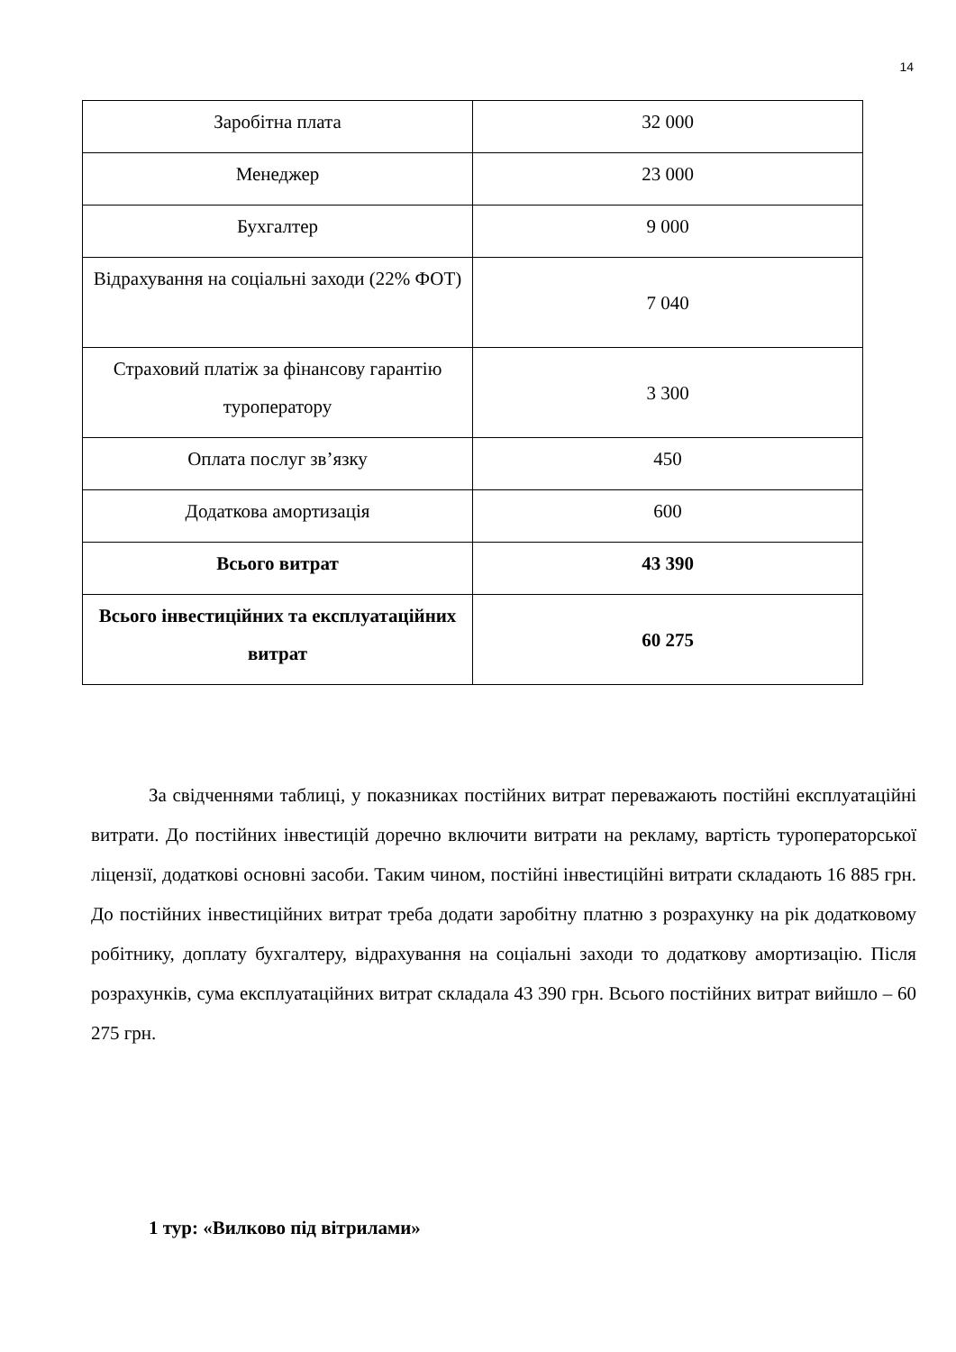14
| Заробітна плата | 32 000 |
| Менеджер | 23 000 |
| Бухгалтер | 9 000 |
| Відрахування на соціальні заходи (22% ФОТ) | 7 040 |
| Страховий платіж за фінансову гарантію туроператору | 3 300 |
| Оплата послуг зв’язку | 450 |
| Додаткова амортизація | 600 |
| Всього витрат | 43 390 |
| Всього інвестиційних та експлуатаційних витрат | 60 275 |
За свідченнями таблиці, у показниках постійних витрат переважають постійні експлуатаційні витрати. До постійних інвестицій доречно включити витрати на рекламу, вартість туроператорської ліцензії, додаткові основні засоби. Таким чином, постійні інвестиційні витрати складають 16 885 грн. До постійних інвестиційних витрат треба додати заробітну платню з розрахунку на рік додатковому робітнику, доплату бухгалтеру, відрахування на соціальні заходи то додаткову амортизацію. Після розрахунків, сума експлуатаційних витрат складала 43 390 грн. Всього постійних витрат вийшло – 60 275 грн.
1 тур: «Вилково під вітрилами»